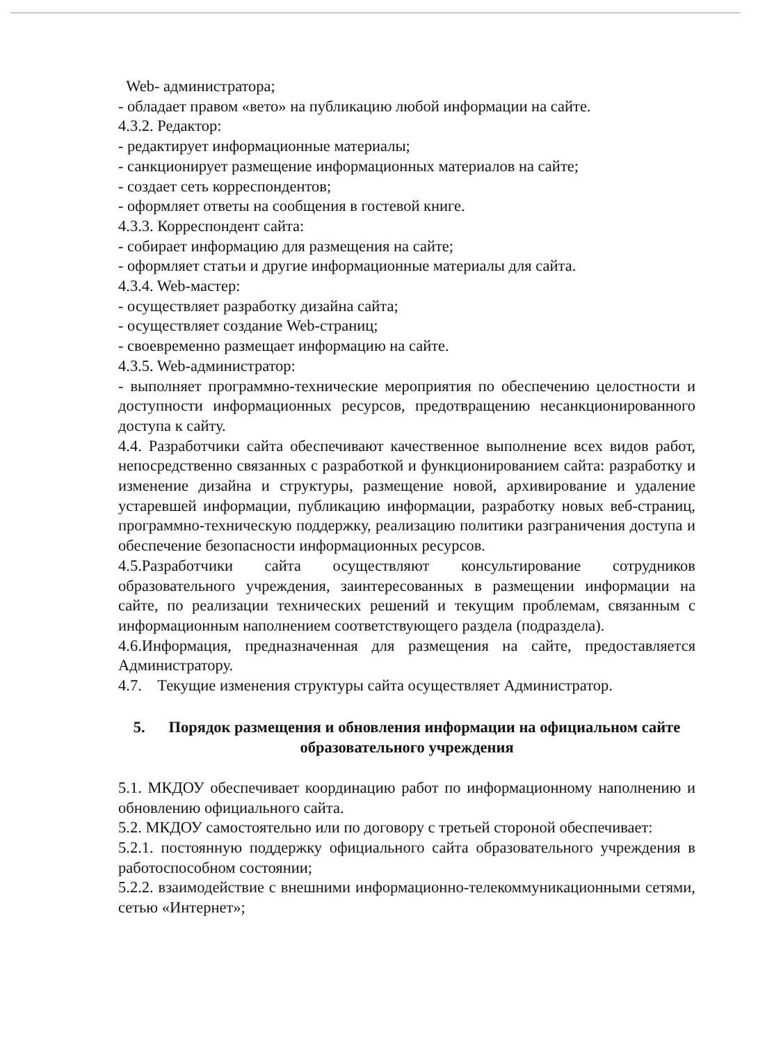Web- администратора;
- обладает правом «вето» на публикацию любой информации на сайте.
4.3.2. Редактор:
- редактирует информационные материалы;
- санкционирует размещение информационных материалов на сайте;
- создает сеть корреспондентов;
- оформляет ответы на сообщения в гостевой книге.
4.3.3. Корреспондент сайта:
- собирает информацию для размещения на сайте;
- оформляет статьи и другие информационные материалы для сайта.
4.3.4. Web-мастер:
- осуществляет разработку дизайна сайта;
- осуществляет создание Web-страниц;
- своевременно размещает информацию на сайте.
4.3.5. Web-администратор:
- выполняет программно-технические мероприятия по обеспечению целостности и доступности информационных ресурсов, предотвращению несанкционированного доступа к сайту.
4.4. Разработчики сайта обеспечивают качественное выполнение всех видов работ, непосредственно связанных с разработкой и функционированием сайта: разработку и изменение дизайна и структуры, размещение новой, архивирование и удаление устаревшей информации, публикацию информации, разработку новых веб-страниц, программно-техническую поддержку, реализацию политики разграничения доступа и обеспечение безопасности информационных ресурсов.
4.5.Разработчики сайта осуществляют консультирование сотрудников образовательного учреждения, заинтересованных в размещении информации на сайте, по реализации технических решений и текущим проблемам, связанным с информационным наполнением соответствующего раздела (подраздела).
4.6.Информация, предназначенная для размещения на сайте, предоставляется Администратору.
4.7. Текущие изменения структуры сайта осуществляет Администратор.
5. Порядок размещения и обновления информации на официальном сайте образовательного учреждения
5.1. МКДОУ обеспечивает координацию работ по информационному наполнению и обновлению официального сайта.
5.2. МКДОУ самостоятельно или по договору с третьей стороной обеспечивает:
5.2.1. постоянную поддержку официального сайта образовательного учреждения в работоспособном состоянии;
5.2.2. взаимодействие с внешними информационно-телекоммуникационными сетями, сетью «Интернет»;